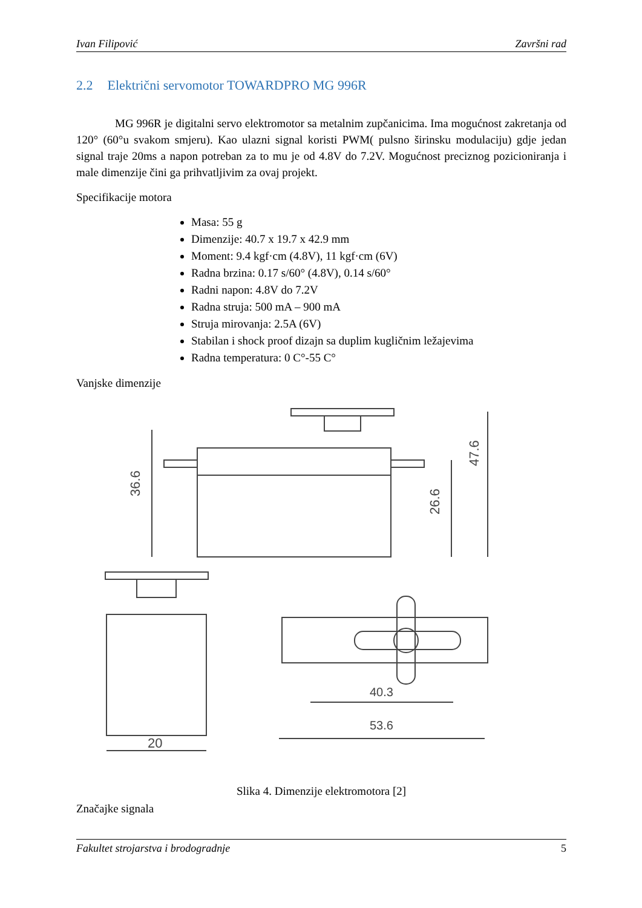Ivan Filipović Završni rad
2.2 Električni servomotor TOWARDPRO MG 996R
MG 996R je digitalni servo elektromotor sa metalnim zupčanicima. Ima mogućnost zakretanja od 120° (60°u svakom smjeru). Kao ulazni signal koristi PWM( pulsno širinsku modulaciju) gdje jedan signal traje 20ms a napon potreban za to mu je od 4.8V do 7.2V. Mogućnost preciznog pozicioniranja i male dimenzije čini ga prihvatljivim za ovaj projekt.
Specifikacije motora
Masa: 55 g
Dimenzije: 40.7 x 19.7 x 42.9 mm
Moment: 9.4 kgf·cm (4.8V), 11 kgf·cm (6V)
Radna brzina: 0.17 s/60° (4.8V), 0.14 s/60°
Radni napon: 4.8V do 7.2V
Radna struja: 500 mA – 900 mA
Struja mirovanja: 2.5A (6V)
Stabilan i shock proof dizajn sa duplim kugličnim ležajevima
Radna temperatura: 0 C°-55 C°
Vanjske dimenzije
36.6
26.6
47.6
20
40.3
53.6
Slika 4. Dimenzije elektromotora [2]
Značajke signala
Fakultet strojarstva i brodogradnje 5